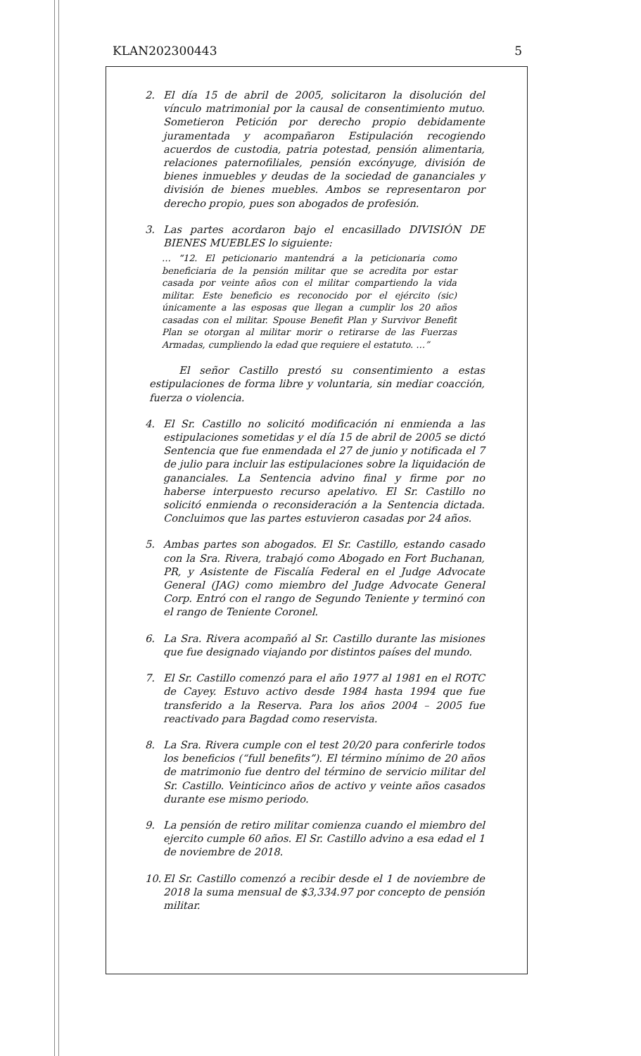KLAN202300443 5
2. El día 15 de abril de 2005, solicitaron la disolución del vínculo matrimonial por la causal de consentimiento mutuo. Sometieron Petición por derecho propio debidamente juramentada y acompañaron Estipulación recogiendo acuerdos de custodia, patria potestad, pensión alimentaria, relaciones paternofiliales, pensión excónyuge, división de bienes inmuebles y deudas de la sociedad de gananciales y división de bienes muebles. Ambos se representaron por derecho propio, pues son abogados de profesión.
3. Las partes acordaron bajo el encasillado DIVISIÓN DE BIENES MUEBLES lo siguiente:
… “12. El peticionario mantendrá a la peticionaria como beneficiaria de la pensión militar que se acredita por estar casada por veinte años con el militar compartiendo la vida militar. Este beneficio es reconocido por el ejército (sic) únicamente a las esposas que llegan a cumplir los 20 años casadas con el militar. Spouse Benefit Plan y Survivor Benefit Plan se otorgan al militar morir o retirarse de las Fuerzas Armadas, cumpliendo la edad que requiere el estatuto. …”
El señor Castillo prestó su consentimiento a estas estipulaciones de forma libre y voluntaria, sin mediar coacción, fuerza o violencia.
4. El Sr. Castillo no solicitó modificación ni enmienda a las estipulaciones sometidas y el día 15 de abril de 2005 se dictó Sentencia que fue enmendada el 27 de junio y notificada el 7 de julio para incluir las estipulaciones sobre la liquidación de gananciales. La Sentencia advino final y firme por no haberse interpuesto recurso apelativo. El Sr. Castillo no solicitó enmienda o reconsideración a la Sentencia dictada. Concluimos que las partes estuvieron casadas por 24 años.
5. Ambas partes son abogados. El Sr. Castillo, estando casado con la Sra. Rivera, trabajó como Abogado en Fort Buchanan, PR, y Asistente de Fiscalía Federal en el Judge Advocate General (JAG) como miembro del Judge Advocate General Corp. Entró con el rango de Segundo Teniente y terminó con el rango de Teniente Coronel.
6. La Sra. Rivera acompañó al Sr. Castillo durante las misiones que fue designado viajando por distintos países del mundo.
7. El Sr. Castillo comenzó para el año 1977 al 1981 en el ROTC de Cayey. Estuvo activo desde 1984 hasta 1994 que fue transferido a la Reserva. Para los años 2004 – 2005 fue reactivado para Bagdad como reservista.
8. La Sra. Rivera cumple con el test 20/20 para conferirle todos los beneficios (“full benefits”). El término mínimo de 20 años de matrimonio fue dentro del término de servicio militar del Sr. Castillo. Veinticinco años de activo y veinte años casados durante ese mismo periodo.
9. La pensión de retiro militar comienza cuando el miembro del ejercito cumple 60 años. El Sr. Castillo advino a esa edad el 1 de noviembre de 2018.
10.
El Sr. Castillo comenzó a recibir desde el 1 de noviembre de 2018 la suma mensual de $3,334.97 por concepto de pensión militar.